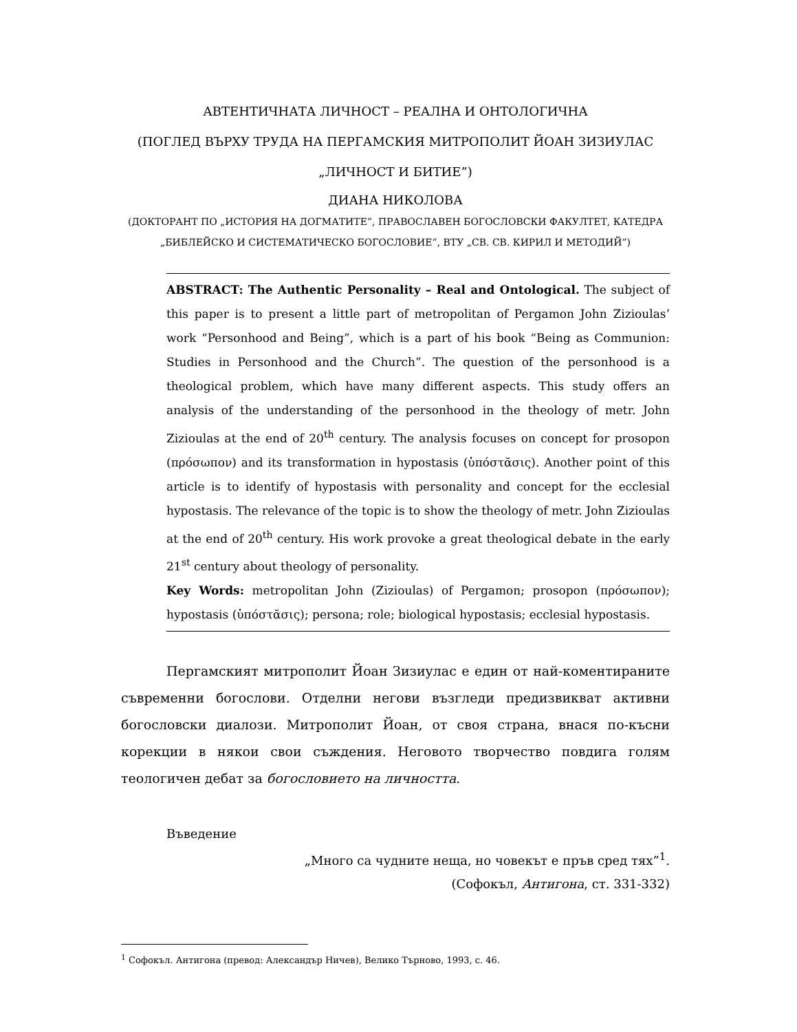АВТЕНТИЧНАТА ЛИЧНОСТ – РЕАЛНА И ОНТОЛОГИЧНА
(ПОГЛЕД ВЪРХУ ТРУДА НА ПЕРГАМСКИЯ МИТРОПОЛИТ ЙОАН ЗИЗИУЛАС „ЛИЧНОСТ И БИТИЕ”)
ДИАНА НИКОЛОВА
(ДОКТОРАНТ ПО „ИСТОРИЯ НА ДОГМАТИТЕ”, ПРАВОСЛАВЕН БОГОСЛОВСКИ ФАКУЛТЕТ, КАТЕДРА „БИБЛЕЙСКО И СИСТЕМАТИЧЕСКО БОГОСЛОВИЕ”, ВТУ „СВ. СВ. КИРИЛ И МЕТОДИЙ”)
ABSTRACT: The Authentic Personality – Real and Ontological. The subject of this paper is to present a little part of metropolitan of Pergamon John Zizioulas’ work “Personhood and Being”, which is a part of his book “Being as Communion: Studies in Personhood and the Church”. The question of the personhood is a theological problem, which have many different aspects. This study offers an analysis of the understanding of the personhood in the theology of metr. John Zizioulas at the end of 20<sup>th</sup> century. The analysis focuses on concept for prosopon (πρόσωπον) and its transformation in hypostasis (ὑπόστᾰσις). Another point of this article is to identify of hypostasis with personality and concept for the ecclesial hypostasis. The relevance of the topic is to show the theology of metr. John Zizioulas at the end of 20<sup>th</sup> century. His work provoke a great theological debate in the early 21<sup>st</sup> century about theology of personality.
Key Words: metropolitan John (Zizioulas) of Pergamon; prosopon (πρόσωπον); hypostasis (ὑπόστᾰσις); persona; role; biological hypostasis; ecclesial hypostasis.
Пергамският митрополит Йоан Зизиулас е един от най-коментираните съвременни богослови. Отделни негови възгледи предизвикват активни богословски диалози. Митрополит Йоан, от своя страна, внася по-късни корекции в някои свои съждения. Неговото творчество повдига голям теологичен дебат за богословието на личността.
Въведение
„Много са чудните неща, но човекът е пръв сред тях”<sup>1</sup>.
(Софокъл, Антигона, ст. 331-332)
<sup>1</sup> Софокъл. Антигона (превод: Александър Ничев), Велико Търново, 1993, с. 46.